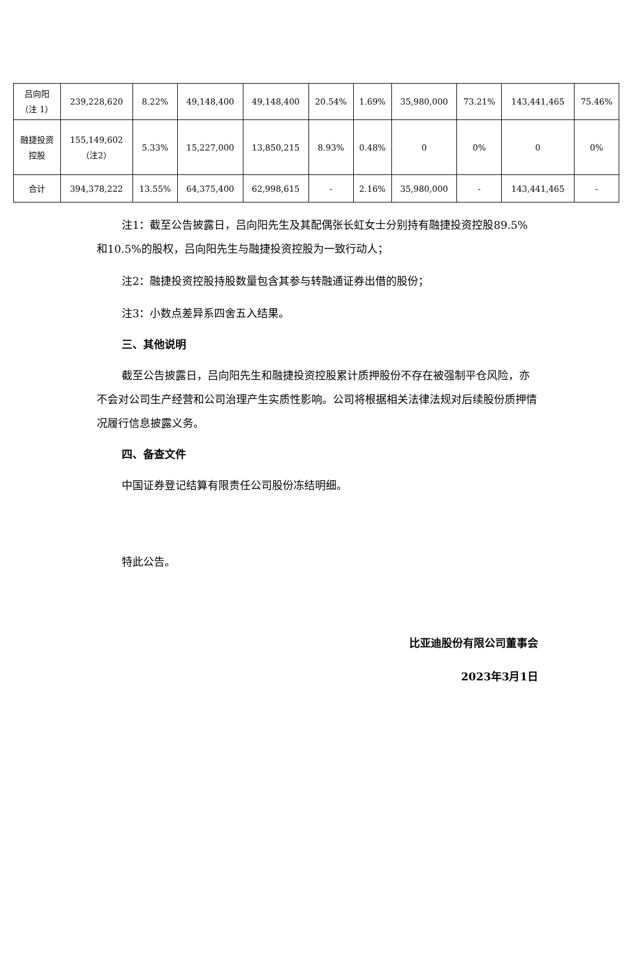| 吕向阳 （注 1） | 239,228,620 | 8.22% | 49,148,400 | 49,148,400 | 20.54% | 1.69% | 35,980,000 | 73.21% | 143,441,465 | 75.46% |
| 融捷投资 控股 | 155,149,602 （注2） | 5.33% | 15,227,000 | 13,850,215 | 8.93% | 0.48% | 0 | 0% | 0 | 0% |
| 合计 | 394,378,222 | 13.55% | 64,375,400 | 62,998,615 | - | 2.16% | 35,980,000 | - | 143,441,465 | - |
注1：截至公告披露日，吕向阳先生及其配偶张长虹女士分别持有融捷投资控股89.5%和10.5%的股权，吕向阳先生与融捷投资控股为一致行动人；
注2：融捷投资控股持股数量包含其参与转融通证券出借的股份；
注3：小数点差异系四舍五入结果。
三、其他说明
截至公告披露日，吕向阳先生和融捷投资控股累计质押股份不存在被强制平仓风险，亦不会对公司生产经营和公司治理产生实质性影响。公司将根据相关法律法规对后续股份质押情况履行信息披露义务。
四、备查文件
中国证券登记结算有限责任公司股份冻结明细。
特此公告。
比亚迪股份有限公司董事会
2023年3月1日